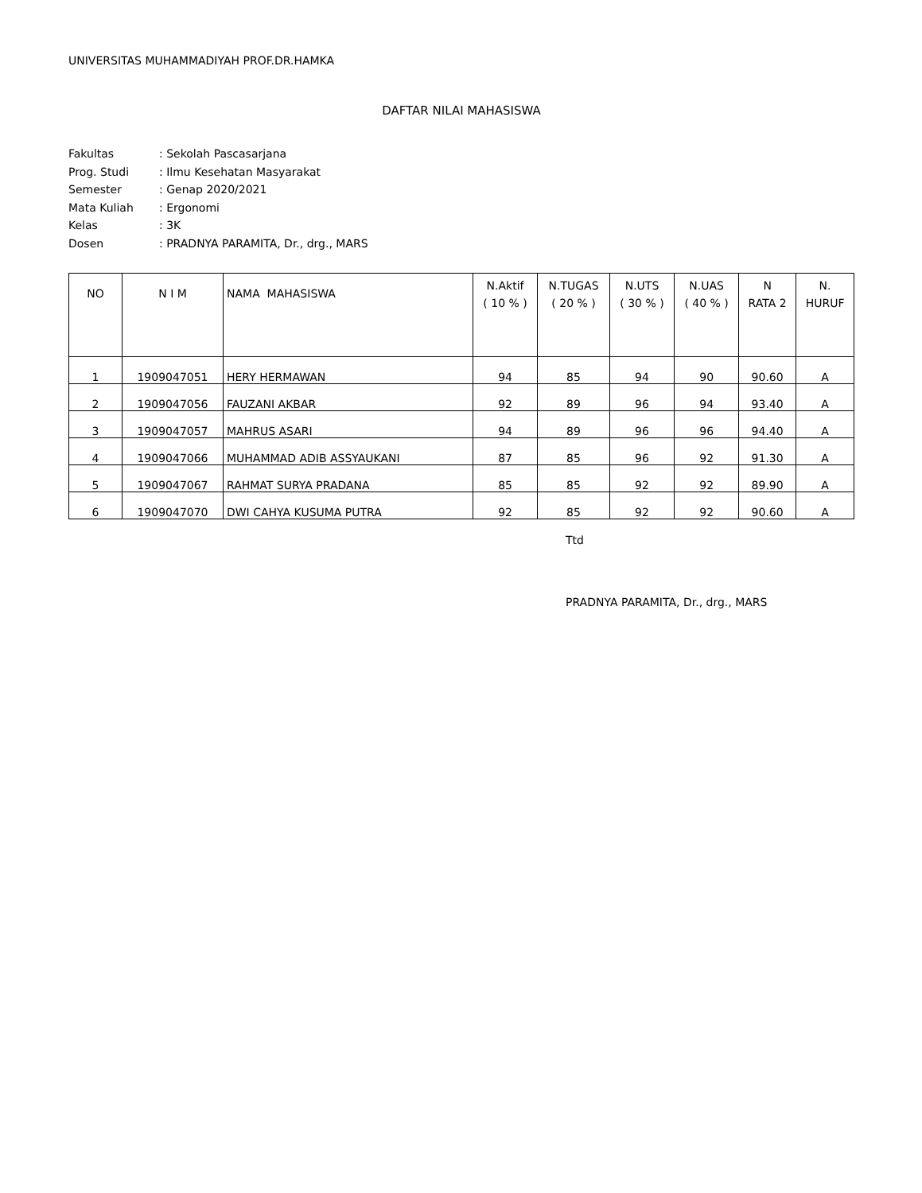UNIVERSITAS MUHAMMADIYAH PROF.DR.HAMKA
DAFTAR NILAI MAHASISWA
| Fakultas | : Sekolah Pascasarjana |
| Prog. Studi | : Ilmu Kesehatan Masyarakat |
| Semester | : Genap 2020/2021 |
| Mata Kuliah | : Ergonomi |
| Kelas | : 3K |
| Dosen | : PRADNYA PARAMITA, Dr., drg., MARS |
| NO | N I M | NAMA MAHASISWA | N.Aktif ( 10 % ) | N.TUGAS ( 20 % ) | N.UTS ( 30 % ) | N.UAS ( 40 % ) | N RATA 2 | N. HURUF |
| --- | --- | --- | --- | --- | --- | --- | --- | --- |
| 1 | 1909047051 | HERY HERMAWAN | 94 | 85 | 94 | 90 | 90.60 | A |
| 2 | 1909047056 | FAUZANI AKBAR | 92 | 89 | 96 | 94 | 93.40 | A |
| 3 | 1909047057 | MAHRUS ASARI | 94 | 89 | 96 | 96 | 94.40 | A |
| 4 | 1909047066 | MUHAMMAD ADIB ASSYAUKANI | 87 | 85 | 96 | 92 | 91.30 | A |
| 5 | 1909047067 | RAHMAT SURYA PRADANA | 85 | 85 | 92 | 92 | 89.90 | A |
| 6 | 1909047070 | DWI CAHYA KUSUMA PUTRA | 92 | 85 | 92 | 92 | 90.60 | A |
Ttd
PRADNYA PARAMITA, Dr., drg., MARS